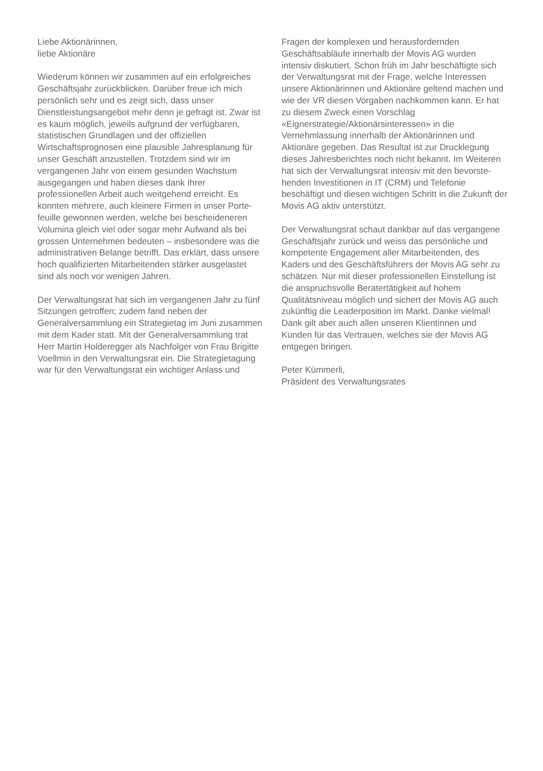Liebe Aktionärinnen,
liebe Aktionäre
Wiederum können wir zusammen auf ein er­folgreiches Geschäftsjahr zurückblicken. Darüber freue ich mich persönlich sehr und es zeigt sich, dass unser Dienstleistungsangebot mehr denn je gefragt ist. Zwar ist es kaum möglich, jeweils aufgrund der verfügbaren, statistischen Grund­lagen und der offiziellen Wirtschaftsprognosen eine plausible Jahresplanung für unser Geschäft anzustellen. Trotzdem sind wir im vergangenen Jahr von einem gesunden Wachstum ausgegan­gen und haben dieses dank Ihrer professionellen Arbeit auch weitgehend erreicht. Es konnten mehrere, auch kleinere Firmen in unser Porte­feuille gewonnen werden, welche bei bescheide­neren Volumina gleich viel oder sogar mehr Auf­wand als bei grossen Unternehmen bedeuten – insbesondere was die administrativen Belange betrifft. Das erklärt, dass unsere hoch qualifizier­ten Mitarbeitenden stärker ausgelastet sind als noch vor wenigen Jahren.
Der Verwaltungsrat hat sich im vergangenen Jahr zu fünf Sitzungen getroffen; zudem fand neben der Generalversammlung ein Strategietag im Juni zusammen mit dem Kader statt. Mit der Gene­ralversammlung trat Herr Martin Holderegger als Nachfolger von Frau Brigitte Voellmin in den Verwaltungsrat ein. Die Strategietagung war für den Verwaltungsrat ein wichtiger Anlass und
Fragen der komplexen und herausfordernden Geschäftsabläufe innerhalb der Movis AG wurden intensiv diskutiert. Schon früh im Jahr beschäf­tigte sich der Verwaltungsrat mit der Frage, welche Interessen unsere Aktionärinnen und Aktionäre geltend machen und wie der VR diesen Vorgaben nachkommen kann. Er hat zu diesem Zweck einen Vorschlag «Eignerstrategie/Aktionärs­interessen» in die Vernehmlassung innerhalb der Aktionärinnen und Aktionäre gegeben. Das Resultat ist zur Drucklegung dieses Jahresbe­richtes noch nicht bekannt. Im Weiteren hat sich der Verwaltungsrat intensiv mit den bevorste­henden Investitionen in IT (CRM) und Telefonie beschäftigt und diesen wichtigen Schritt in die Zukunft der Movis AG aktiv unterstützt.
Der Verwaltungsrat schaut dankbar auf das ver­gangene Geschäftsjahr zurück und weiss das persönliche und kompetente Engagement aller Mitarbeitenden, des Kaders und des Geschäfts­führers der Movis AG sehr zu schätzen. Nur mit dieser professionellen Einstellung ist die anspruchsvolle Beratertätigkeit auf hohem Qualitätsniveau möglich und sichert der Movis AG auch zukünftig die Leaderposition im Markt. Danke vielmal! Dank gilt aber auch allen unseren Klientinnen und Kunden für das Vertrauen, welches sie der Movis AG entgegen bringen.
Peter Kümmerli,
Präsident des Verwaltungsrates